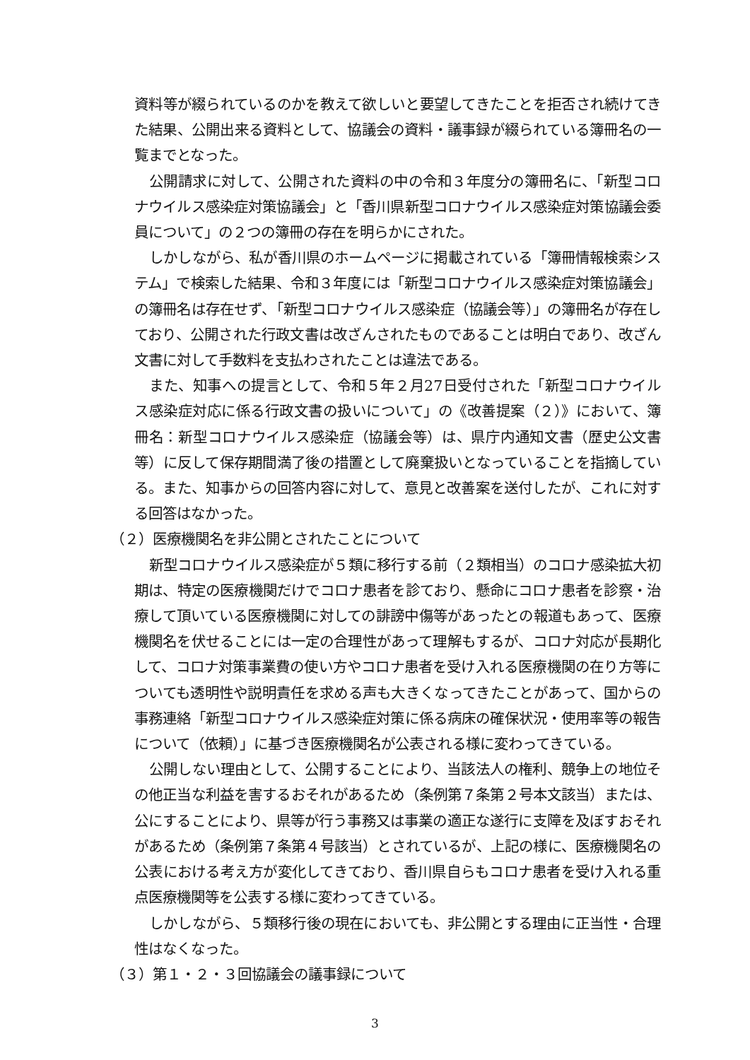資料等が綴られているのかを教えて欲しいと要望してきたことを拒否され続けてきた結果、公開出来る資料として、協議会の資料・議事録が綴られている簿冊名の一覧までとなった。
公開請求に対して、公開された資料の中の令和３年度分の簿冊名に、「新型コロナウイルス感染症対策協議会」と「香川県新型コロナウイルス感染症対策協議会委員について」の２つの簿冊の存在を明らかにされた。
しかしながら、私が香川県のホームページに掲載されている「簿冊情報検索システム」で検索した結果、令和３年度には「新型コロナウイルス感染症対策協議会」の簿冊名は存在せず、「新型コロナウイルス感染症（協議会等）」の簿冊名が存在しており、公開された行政文書は改ざんされたものであることは明白であり、改ざん文書に対して手数料を支払わされたことは違法である。
また、知事への提言として、令和５年２月27日受付された「新型コロナウイルス感染症対応に係る行政文書の扱いについて」の《改善提案（２）》において、簿冊名：新型コロナウイルス感染症（協議会等）は、県庁内通知文書（歴史公文書等）に反して保存期間満了後の措置として廃棄扱いとなっていることを指摘している。また、知事からの回答内容に対して、意見と改善案を送付したが、これに対する回答はなかった。
（２）医療機関名を非公開とされたことについて
新型コロナウイルス感染症が５類に移行する前（２類相当）のコロナ感染拡大初期は、特定の医療機関だけでコロナ患者を診ており、懸命にコロナ患者を診察・治療して頂いている医療機関に対しての誹謗中傷等があったとの報道もあって、医療機関名を伏せることには一定の合理性があって理解もするが、コロナ対応が長期化して、コロナ対策事業費の使い方やコロナ患者を受け入れる医療機関の在り方等についても透明性や説明責任を求める声も大きくなってきたことがあって、国からの事務連絡「新型コロナウイルス感染症対策に係る病床の確保状況・使用率等の報告について（依頼）」に基づき医療機関名が公表される様に変わってきている。
公開しない理由として、公開することにより、当該法人の権利、競争上の地位その他正当な利益を害するおそれがあるため（条例第７条第２号本文該当）または、公にすることにより、県等が行う事務又は事業の適正な遂行に支障を及ぼすおそれがあるため（条例第７条第４号該当）とされているが、上記の様に、医療機関名の公表における考え方が変化してきており、香川県自らもコロナ患者を受け入れる重点医療機関等を公表する様に変わってきている。
しかしながら、５類移行後の現在においても、非公開とする理由に正当性・合理性はなくなった。
（３）第１・２・３回協議会の議事録について
3